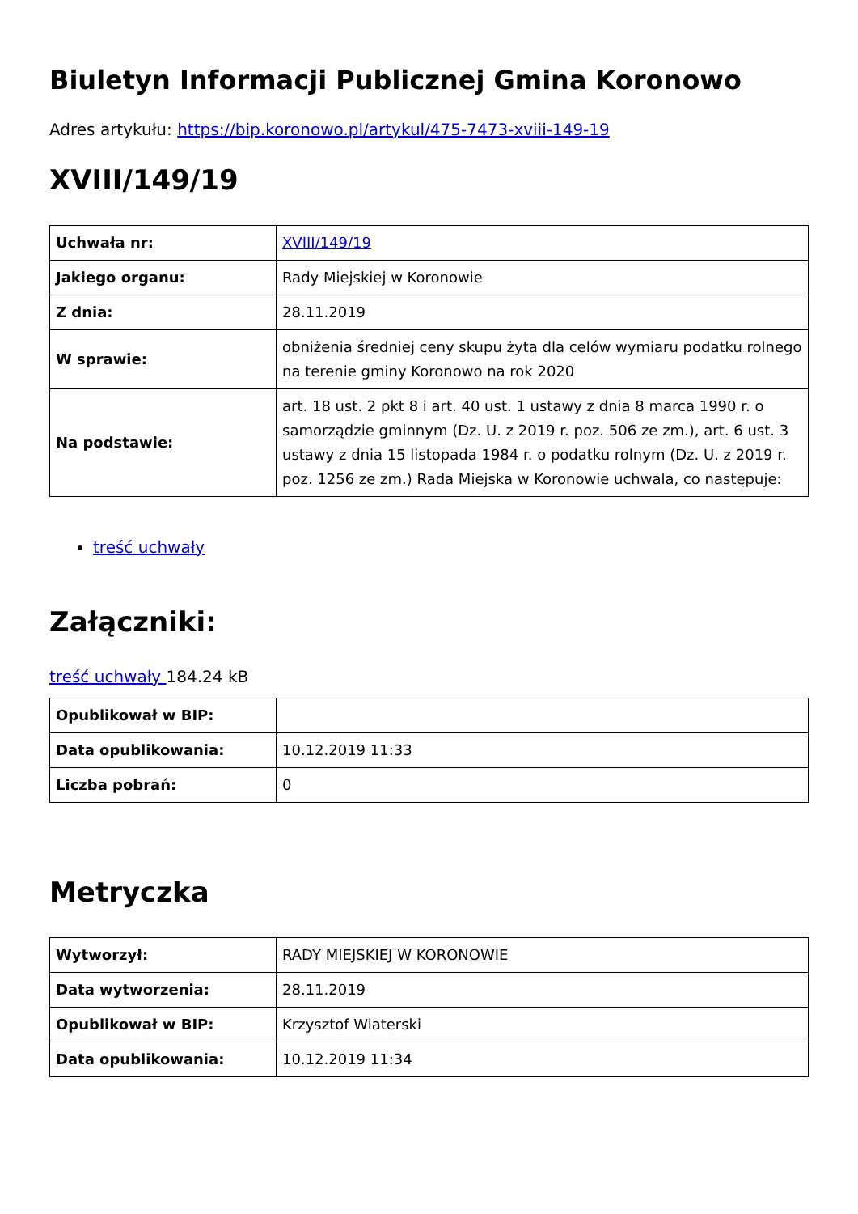Biuletyn Informacji Publicznej Gmina Koronowo
Adres artykułu: https://bip.koronowo.pl/artykul/475-7473-xviii-149-19
XVIII/149/19
| Uchwała nr: | XVIII/149/19 |
| Jakiego organu: | Rady Miejskiej w Koronowie |
| Z dnia: | 28.11.2019 |
| W sprawie: | obniżenia średniej ceny skupu żyta dla celów wymiaru podatku rolnego na terenie gminy Koronowo na rok 2020 |
| Na podstawie: | art. 18 ust. 2 pkt 8 i art. 40 ust. 1 ustawy z dnia 8 marca 1990 r. o samorządzie gminnym (Dz. U. z 2019 r. poz. 506 ze zm.), art. 6 ust. 3 ustawy z dnia 15 listopada 1984 r. o podatku rolnym (Dz. U. z 2019 r. poz. 1256 ze zm.) Rada Miejska w Koronowie uchwala, co następuje: |
treść uchwały
Załączniki:
treść uchwały 184.24 kB
| Opublikował w BIP: | |
| Data opublikowania: | 10.12.2019 11:33 |
| Liczba pobrań: | 0 |
Metryczka
| Wytworzył: | RADY MIEJSKIEJ W KORONOWIE |
| Data wytworzenia: | 28.11.2019 |
| Opublikował w BIP: | Krzysztof Wiaterski |
| Data opublikowania: | 10.12.2019 11:34 |